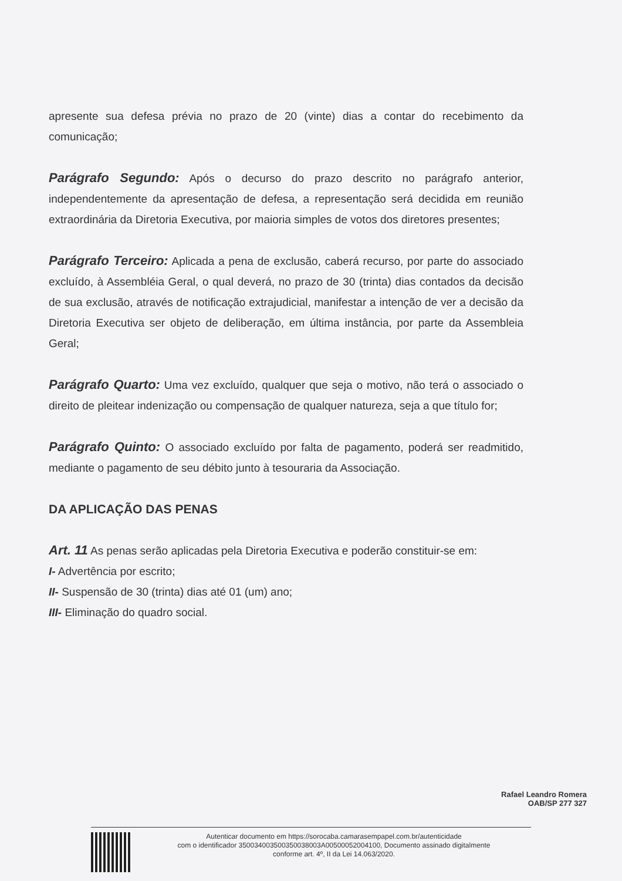apresente sua defesa prévia no prazo de 20 (vinte) dias a contar do recebimento da comunicação;
Parágrafo Segundo: Após o decurso do prazo descrito no parágrafo anterior, independentemente da apresentação de defesa, a representação será decidida em reunião extraordinária da Diretoria Executiva, por maioria simples de votos dos diretores presentes;
Parágrafo Terceiro: Aplicada a pena de exclusão, caberá recurso, por parte do associado excluído, à Assembléia Geral, o qual deverá, no prazo de 30 (trinta) dias contados da decisão de sua exclusão, através de notificação extrajudicial, manifestar a intenção de ver a decisão da Diretoria Executiva ser objeto de deliberação, em última instância, por parte da Assembleia Geral;
Parágrafo Quarto: Uma vez excluído, qualquer que seja o motivo, não terá o associado o direito de pleitear indenização ou compensação de qualquer natureza, seja a que título for;
Parágrafo Quinto: O associado excluído por falta de pagamento, poderá ser readmitido, mediante o pagamento de seu débito junto à tesouraria da Associação.
DA APLICAÇÃO DAS PENAS
Art. 11 As penas serão aplicadas pela Diretoria Executiva e poderão constituir-se em:
I- Advertência por escrito;
II- Suspensão de 30 (trinta) dias até 01 (um) ano;
III- Eliminação do quadro social.
Rafael Leandro Romera
OAB/SP 277 327
Autenticar documento em https://sorocaba.camarasempapel.com.br/autenticidade
com o identificador 350034003500350038003A00500052004100, Documento assinado digitalmente
conforme art. 4º, II da Lei 14.063/2020.